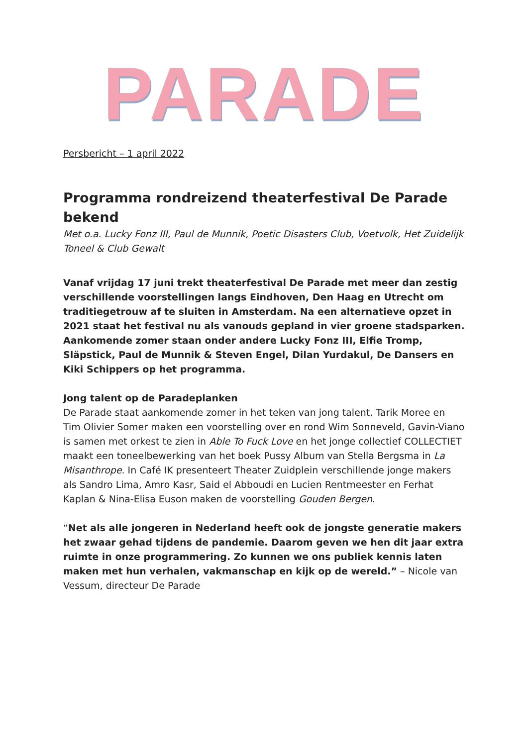PARADE
Persbericht – 1 april 2022
Programma rondreizend theaterfestival De Parade bekend
Met o.a. Lucky Fonz III, Paul de Munnik, Poetic Disasters Club, Voetvolk, Het Zuidelijk Toneel & Club Gewalt
Vanaf vrijdag 17 juni trekt theaterfestival De Parade met meer dan zestig verschillende voorstellingen langs Eindhoven, Den Haag en Utrecht om traditiegetrouw af te sluiten in Amsterdam. Na een alternatieve opzet in 2021 staat het festival nu als vanouds gepland in vier groene stadsparken. Aankomende zomer staan onder andere Lucky Fonz III, Elfie Tromp, Släpstick, Paul de Munnik & Steven Engel, Dilan Yurdakul, De Dansers en Kiki Schippers op het programma.
Jong talent op de Paradeplanken
De Parade staat aankomende zomer in het teken van jong talent. Tarik Moree en Tim Olivier Somer maken een voorstelling over en rond Wim Sonneveld, Gavin-Viano is samen met orkest te zien in Able To Fuck Love en het jonge collectief COLLECTIET maakt een toneelbewerking van het boek Pussy Album van Stella Bergsma in La Misanthrope. In Café IK presenteert Theater Zuidplein verschillende jonge makers als Sandro Lima, Amro Kasr, Said el Abboudi en Lucien Rentmeester en Ferhat Kaplan & Nina-Elisa Euson maken de voorstelling Gouden Bergen.
“Net als alle jongeren in Nederland heeft ook de jongste generatie makers het zwaar gehad tijdens de pandemie. Daarom geven we hen dit jaar extra ruimte in onze programmering. Zo kunnen we ons publiek kennis laten maken met hun verhalen, vakmanschap en kijk op de wereld.” – Nicole van Vessum, directeur De Parade